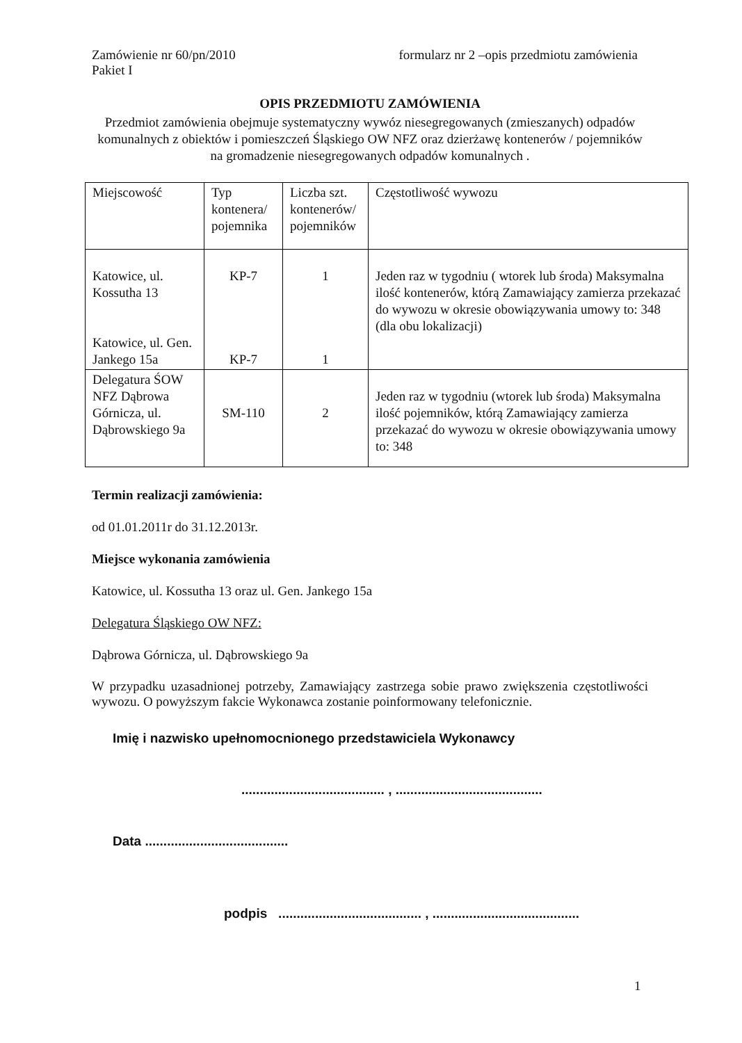Zamówienie nr 60/pn/2010
Pakiet I formularz nr 2 –opis przedmiotu zamówienia
OPIS PRZEDMIOTU ZAMÓWIENIA
Przedmiot zamówienia obejmuje systematyczny wywóz niesegregowanych (zmieszanych) odpadów komunalnych z obiektów i pomieszczeń Śląskiego OW NFZ oraz dzierżawę kontenerów / pojemników na gromadzenie niesegregowanych odpadów komunalnych .
| Miejscowość | Typ kontenera/ pojemnika | Liczba szt. kontenerów/ pojemników | Częstotliwość wywozu |
| Katowice, ul. Kossutha 13 Katowice, ul. Gen. Jankego 15a | KP-7 KP-7 | 1 1 | Jeden raz w tygodniu ( wtorek lub środa) Maksymalna ilość kontenerów, którą Zamawiający zamierza przekazać do wywozu w okresie obowiązywania umowy to: 348 (dla obu lokalizacji) |
| Delegatura ŚOW NFZ Dąbrowa Górnicza, ul. Dąbrowskiego 9a | SM-110 | 2 | Jeden raz w tygodniu (wtorek lub środa) Maksymalna ilość pojemników, którą Zamawiający zamierza przekazać do wywozu w okresie obowiązywania umowy to: 348 |
Termin realizacji zamówienia:
od 01.01.2011r do 31.12.2013r.
Miejsce wykonania zamówienia
Katowice, ul. Kossutha 13 oraz ul. Gen. Jankego 15a
Delegatura Śląskiego OW NFZ:
Dąbrowa Górnicza, ul. Dąbrowskiego 9a
W przypadku uzasadnionej potrzeby, Zamawiający zastrzega sobie prawo zwiększenia częstotliwości wywozu. O powyższym fakcie Wykonawca zostanie poinformowany telefonicznie.
Imię i nazwisko upełnomocnionego przedstawiciela Wykonawcy
....................................... , ........................................
Data .......................................
podpis ....................................... , ........................................
1